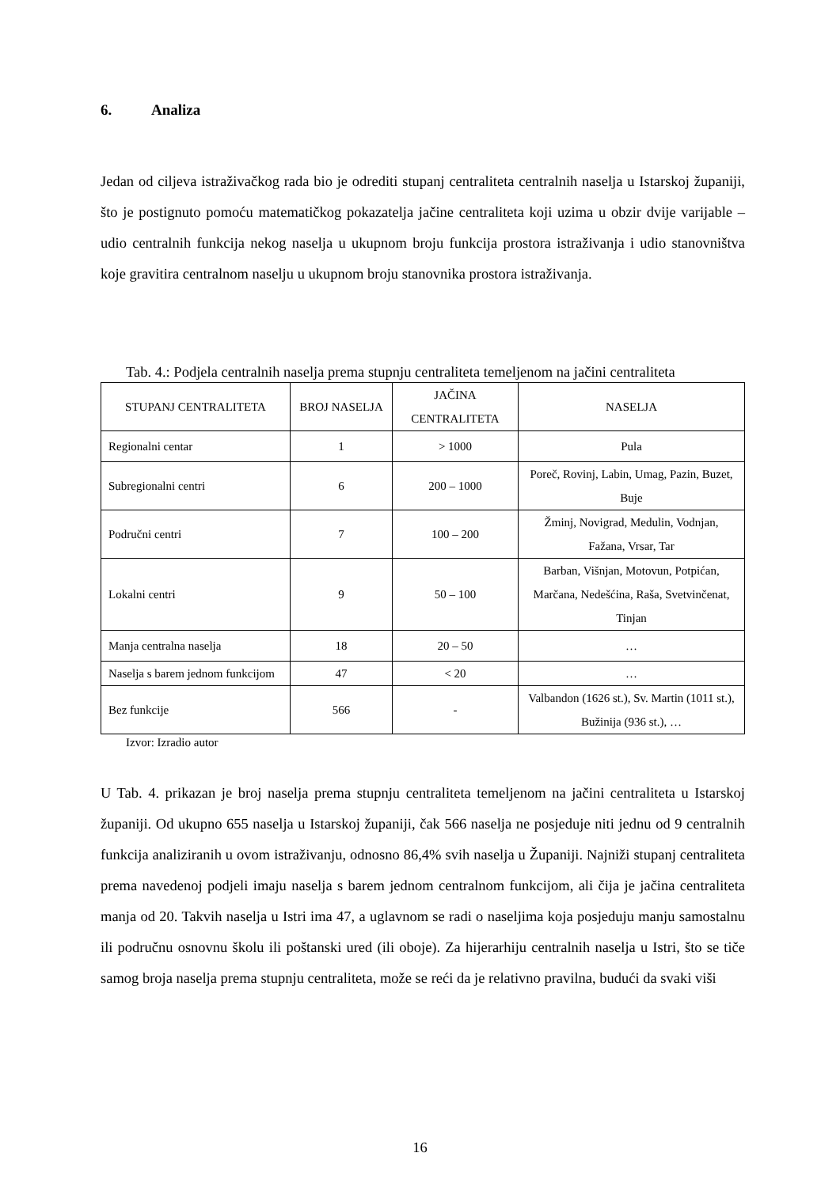6. Analiza
Jedan od ciljeva istraživačkog rada bio je odrediti stupanj centraliteta centralnih naselja u Istarskoj županiji, što je postignuto pomoću matematičkog pokazatelja jačine centraliteta koji uzima u obzir dvije varijable – udio centralnih funkcija nekog naselja u ukupnom broju funkcija prostora istraživanja i udio stanovništva koje gravitira centralnom naselju u ukupnom broju stanovnika prostora istraživanja.
Tab. 4.: Podjela centralnih naselja prema stupnju centraliteta temeljenom na jačini centraliteta
| STUPANJ CENTRALITETA | BROJ NASELJA | JAČINA CENTRALITETA | NASELJA |
| --- | --- | --- | --- |
| Regionalni centar | 1 | > 1000 | Pula |
| Subregionalni centri | 6 | 200 – 1000 | Poreč, Rovinj, Labin, Umag, Pazin, Buzet, Buje |
| Područni centri | 7 | 100 – 200 | Žminj, Novigrad, Medulin, Vodnjan, Fažana, Vrsar, Tar |
| Lokalni centri | 9 | 50 – 100 | Barban, Višnjan, Motovun, Potpićan, Marčana, Nedešćina, Raša, Svetvinčenat, Tinjan |
| Manja centralna naselja | 18 | 20 – 50 | … |
| Naselja s barem jednom funkcijom | 47 | < 20 | … |
| Bez funkcije | 566 | - | Valbandon (1626 st.), Sv. Martin (1011 st.), Bužinija (936 st.), … |
Izvor: Izradio autor
U Tab. 4. prikazan je broj naselja prema stupnju centraliteta temeljenom na jačini centraliteta u Istarskoj županiji. Od ukupno 655 naselja u Istarskoj županiji, čak 566 naselja ne posjeduje niti jednu od 9 centralnih funkcija analiziranih u ovom istraživanju, odnosno 86,4% svih naselja u Županiji. Najniži stupanj centraliteta prema navedenoj podjeli imaju naselja s barem jednom centralnom funkcijom, ali čija je jačina centraliteta manja od 20. Takvih naselja u Istri ima 47, a uglavnom se radi o naseljima koja posjeduju manju samostalnu ili područnu osnovnu školu ili poštanski ured (ili oboje). Za hijerarhiju centralnih naselja u Istri, što se tiče samog broja naselja prema stupnju centraliteta, može se reći da je relativno pravilna, budući da svaki viši
16